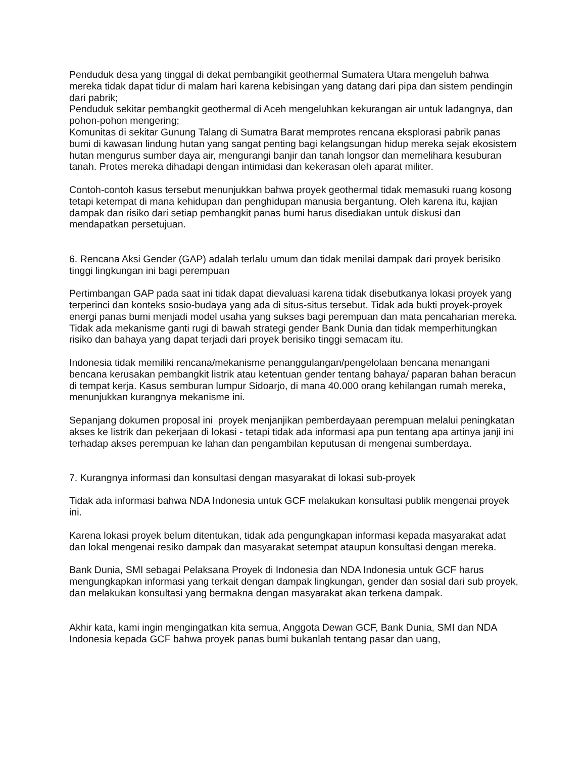Penduduk desa yang tinggal di dekat pembangikit geothermal Sumatera Utara mengeluh bahwa mereka tidak dapat tidur di malam hari karena kebisingan yang datang dari pipa dan sistem pendingin dari pabrik;
Penduduk sekitar pembangkit geothermal di Aceh mengeluhkan kekurangan air untuk ladangnya, dan pohon-pohon mengering;
Komunitas di sekitar Gunung Talang di Sumatra Barat memprotes rencana eksplorasi pabrik panas bumi di kawasan lindung hutan yang sangat penting bagi kelangsungan hidup mereka sejak ekosistem hutan mengurus sumber daya air, mengurangi banjir dan tanah longsor dan memelihara kesuburan tanah. Protes mereka dihadapi dengan intimidasi dan kekerasan oleh aparat militer.
Contoh-contoh kasus tersebut menunjukkan bahwa proyek geothermal tidak memasuki ruang kosong tetapi ketempat di mana kehidupan dan penghidupan manusia bergantung. Oleh karena itu, kajian dampak dan risiko dari setiap pembangkit panas bumi harus disediakan untuk diskusi dan mendapatkan persetujuan.
6. Rencana Aksi Gender (GAP) adalah terlalu umum dan tidak menilai dampak dari proyek berisiko tinggi lingkungan ini bagi perempuan
Pertimbangan GAP pada saat ini tidak dapat dievaluasi karena tidak disebutkanya lokasi proyek yang terperinci dan konteks sosio-budaya yang ada di situs-situs tersebut. Tidak ada bukti proyek-proyek energi panas bumi menjadi model usaha yang sukses bagi perempuan dan mata pencaharian mereka. Tidak ada mekanisme ganti rugi di bawah strategi gender Bank Dunia dan tidak memperhitungkan risiko dan bahaya yang dapat terjadi dari proyek berisiko tinggi semacam itu.
Indonesia tidak memiliki rencana/mekanisme penanggulangan/pengelolaan bencana menangani bencana kerusakan pembangkit listrik atau ketentuan gender tentang bahaya/ paparan bahan beracun di tempat kerja. Kasus semburan lumpur Sidoarjo, di mana 40.000 orang kehilangan rumah mereka, menunjukkan kurangnya mekanisme ini.
Sepanjang dokumen proposal ini proyek menjanjikan pemberdayaan perempuan melalui peningkatan akses ke listrik dan pekerjaan di lokasi - tetapi tidak ada informasi apa pun tentang apa artinya janji ini terhadap akses perempuan ke lahan dan pengambilan keputusan di mengenai sumberdaya.
7. Kurangnya informasi dan konsultasi dengan masyarakat di lokasi sub-proyek
Tidak ada informasi bahwa NDA Indonesia untuk GCF melakukan konsultasi publik mengenai proyek ini.
Karena lokasi proyek belum ditentukan, tidak ada pengungkapan informasi kepada masyarakat adat dan lokal mengenai resiko dampak dan masyarakat setempat ataupun konsultasi dengan mereka.
Bank Dunia, SMI sebagai Pelaksana Proyek di Indonesia dan NDA Indonesia untuk GCF harus mengungkapkan informasi yang terkait dengan dampak lingkungan, gender dan sosial dari sub proyek, dan melakukan konsultasi yang bermakna dengan masyarakat akan terkena dampak.
Akhir kata, kami ingin mengingatkan kita semua, Anggota Dewan GCF, Bank Dunia, SMI dan NDA Indonesia kepada GCF bahwa proyek panas bumi bukanlah tentang pasar dan uang,